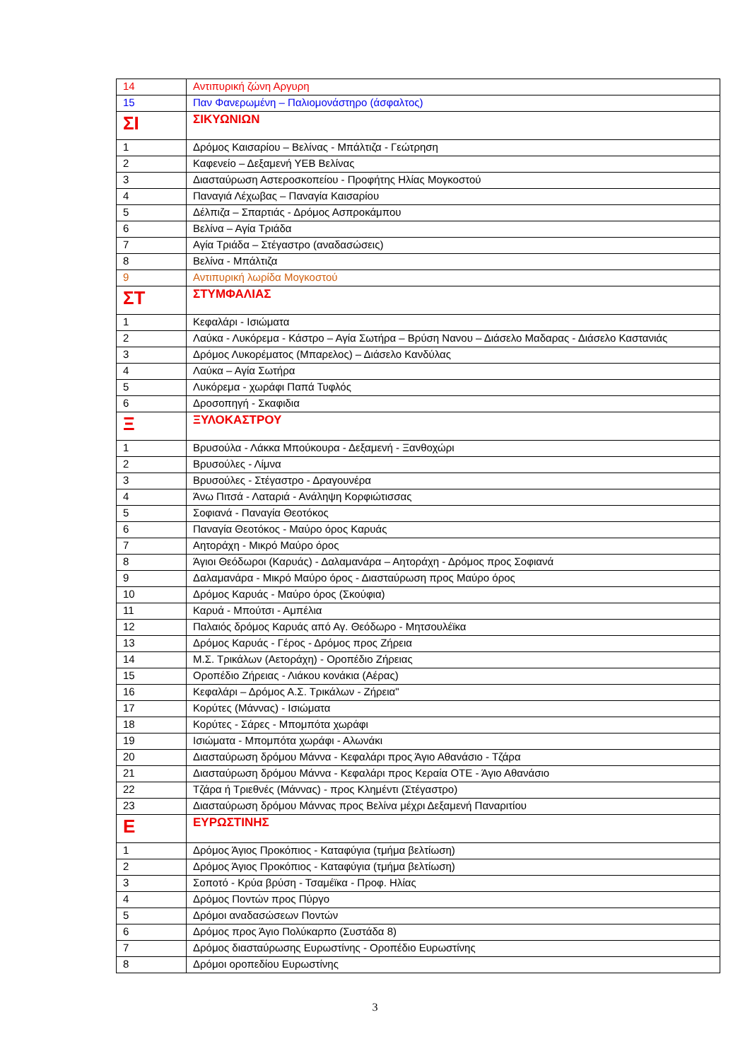| 14 | Αντιπυρική ζώνη Αργυρη |
| 15 | Παν Φανερωμένη – Παλιομονάστηρο (άσφαλτος) |
| ΣΙ | ΣΙΚΥΩΝΙΩΝ |
| 1 | Δρόμος Καισαρίου – Βελίνας - Μπάλτιζα - Γεώτρηση |
| 2 | Καφενείο – Δεξαμενή ΥΕΒ Βελίνας |
| 3 | Διασταύρωση Αστεροσκοπείου - Προφήτης Ηλίας Μογκοστού |
| 4 | Παναγιά Λέχωβας – Παναγία Καισαρίου |
| 5 | Δέλπιζα – Σπαρτιάς - Δρόμος Ασπροκάμπου |
| 6 | Βελίνα – Αγία Τριάδα |
| 7 | Αγία Τριάδα – Στέγαστρο (αναδασώσεις) |
| 8 | Βελίνα - Μπάλτιζα |
| 9 | Αντιπυρική λωρίδα Μογκοστού |
| ΣΤ | ΣΤΥΜΦΑΛΙΑΣ |
| 1 | Κεφαλάρι - Ισιώματα |
| 2 | Λαύκα - Λυκόρεμα - Κάστρο – Αγία Σωτήρα – Βρύση Νανου – Διάσελο Μαδαρας - Διάσελο Καστανιάς |
| 3 | Δρόμος Λυκορέματος (Μπαρελος) – Διάσελο Κανδύλας |
| 4 | Λαύκα – Αγία Σωτήρα |
| 5 | Λυκόρεμα - χωράφι Παπά Τυφλός |
| 6 | Δροσοπηγή - Σκαφιδια |
| Ξ | ΞΥΛΟΚΑΣΤΡΟΥ |
| 1 | Βρυσούλα - Λάκκα Μπούκουρα - Δεξαμενή - Ξανθοχώρι |
| 2 | Βρυσούλες - Λίμνα |
| 3 | Βρυσούλες - Στέγαστρο - Δραγουνέρα |
| 4 | Άνω Πιτσά - Λαταριά - Ανάληψη Κορφιώτισσας |
| 5 | Σοφιανά - Παναγία Θεοτόκος |
| 6 | Παναγία Θεοτόκος - Μαύρο όρος Καρυάς |
| 7 | Αητοράχη - Μικρό Μαύρο όρος |
| 8 | Άγιοι Θεόδωροι (Καρυάς) - Δαλαμανάρα – Αητοράχη - Δρόμος προς Σοφιανά |
| 9 | Δαλαμανάρα - Μικρό Μαύρο όρος - Διασταύρωση προς Μαύρο όρος |
| 10 | Δρόμος Καρυάς - Μαύρο όρος (Σκούφια) |
| 11 | Καρυά - Μπούτσι - Αμπέλια |
| 12 | Παλαιός δρόμος Καρυάς από Αγ. Θεόδωρο - Μητσουλέϊκα |
| 13 | Δρόμος Καρυάς - Γέρος - Δρόμος προς Ζήρεια |
| 14 | Μ.Σ. Τρικάλων (Αετοράχη) - Οροπέδιο Ζήρειας |
| 15 | Οροπέδιο Ζήρειας - Λιάκου κονάκια (Αέρας) |
| 16 | Κεφαλάρι – Δρόμος Α.Σ. Τρικάλων - Ζήρεια" |
| 17 | Κορύτες (Μάννας) - Ισιώματα |
| 18 | Κορύτες - Σάρες - Μπομπότα χωράφι |
| 19 | Ισιώματα - Μπομπότα χωράφι - Αλωνάκι |
| 20 | Διασταύρωση δρόμου Μάννα - Κεφαλάρι προς Άγιο Αθανάσιο - Τζάρα |
| 21 | Διασταύρωση δρόμου Μάννα - Κεφαλάρι προς Κεραία ΟΤΕ - Άγιο Αθανάσιο |
| 22 | Τζάρα ή Τριεθνές (Μάννας) - προς Κλημέντι (Στέγαστρο) |
| 23 | Διασταύρωση δρόμου Μάννας προς Βελίνα μέχρι Δεξαμενή Παναριτίου |
| Ε | ΕΥΡΩΣΤΙΝΗΣ |
| 1 | Δρόμος Άγιος Προκόπιος - Καταφύγια (τμήμα βελτίωση) |
| 2 | Δρόμος Άγιος Προκόπιος - Καταφύγια (τμήμα βελτίωση) |
| 3 | Σοποτό - Κρύα βρύση - Τσαμέϊκα - Προφ. Ηλίας |
| 4 | Δρόμος Ποντών προς Πύργο |
| 5 | Δρόμοι αναδασώσεων Ποντών |
| 6 | Δρόμος προς Άγιο Πολύκαρπο (Συστάδα 8) |
| 7 | Δρόμος διασταύρωσης Ευρωστίνης - Οροπέδιο Ευρωστίνης |
| 8 | Δρόμοι οροπεδίου Ευρωστίνης |
3